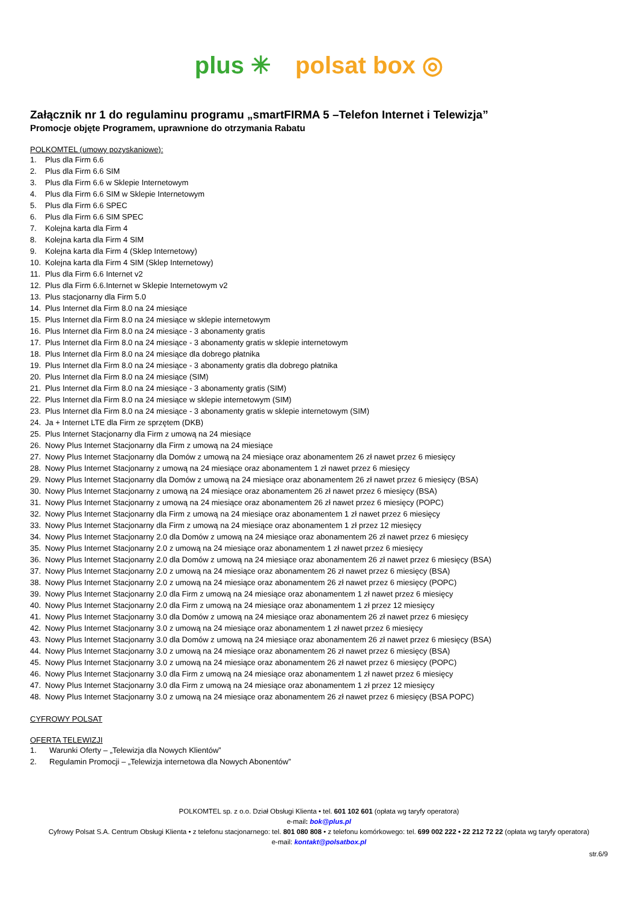plus ✳ polsat box ◎
Załącznik nr 1 do regulaminu programu „smartFIRMA 5 –Telefon Internet i Telewizja”
Promocje objęte Programem, uprawnione do otrzymania Rabatu
POLKOMTEL (umowy pozyskaniowe):
1. Plus dla Firm 6.6
2. Plus dla Firm 6.6 SIM
3. Plus dla Firm 6.6 w Sklepie Internetowym
4. Plus dla Firm 6.6 SIM w Sklepie Internetowym
5. Plus dla Firm 6.6 SPEC
6. Plus dla Firm 6.6 SIM SPEC
7. Kolejna karta dla Firm 4
8. Kolejna karta dla Firm 4 SIM
9. Kolejna karta dla Firm 4 (Sklep Internetowy)
10. Kolejna karta dla Firm 4 SIM (Sklep Internetowy)
11. Plus dla Firm 6.6 Internet v2
12. Plus dla Firm 6.6.Internet w Sklepie Internetowym v2
13. Plus stacjonarny dla Firm 5.0
14. Plus Internet dla Firm 8.0 na 24 miesiące
15. Plus Internet dla Firm 8.0 na 24 miesiące w sklepie internetowym
16. Plus Internet dla Firm 8.0 na 24 miesiące - 3 abonamenty gratis
17. Plus Internet dla Firm 8.0 na 24 miesiące - 3 abonamenty gratis w sklepie internetowym
18. Plus Internet dla Firm 8.0 na 24 miesiące dla dobrego płatnika
19. Plus Internet dla Firm 8.0 na 24 miesiące - 3 abonamenty gratis dla dobrego płatnika
20. Plus Internet dla Firm 8.0 na 24 miesiące (SIM)
21. Plus Internet dla Firm 8.0 na 24 miesiące - 3 abonamenty gratis (SIM)
22. Plus Internet dla Firm 8.0 na 24 miesiące w sklepie internetowym (SIM)
23. Plus Internet dla Firm 8.0 na 24 miesiące - 3 abonamenty gratis w sklepie internetowym (SIM)
24. Ja + Internet LTE dla Firm ze sprzętem (DKB)
25. Plus Internet Stacjonarny dla Firm z umową na 24 miesiące
26. Nowy Plus Internet Stacjonarny dla Firm z umową na 24 miesiące
27. Nowy Plus Internet Stacjonarny dla Domów z umową na 24 miesiące oraz abonamentem 26 zł nawet przez 6 miesięcy
28. Nowy Plus Internet Stacjonarny z umową na 24 miesiące oraz abonamentem 1 zł nawet przez 6 miesięcy
29. Nowy Plus Internet Stacjonarny dla Domów z umową na 24 miesiące oraz abonamentem 26 zł nawet przez 6 miesięcy (BSA)
30. Nowy Plus Internet Stacjonarny z umową na 24 miesiące oraz abonamentem 26 zł nawet przez 6 miesięcy (BSA)
31. Nowy Plus Internet Stacjonarny z umową na 24 miesiące oraz abonamentem 26 zł nawet przez 6 miesięcy (POPC)
32. Nowy Plus Internet Stacjonarny dla Firm z umową na 24 miesiące oraz abonamentem 1 zł nawet przez 6 miesięcy
33. Nowy Plus Internet Stacjonarny dla Firm z umową na 24 miesiące oraz abonamentem 1 zł przez 12 miesięcy
34. Nowy Plus Internet Stacjonarny 2.0 dla Domów z umową na 24 miesiące oraz abonamentem 26 zł nawet przez 6 miesięcy
35. Nowy Plus Internet Stacjonarny 2.0 z umową na 24 miesiące oraz abonamentem 1 zł nawet przez 6 miesięcy
36. Nowy Plus Internet Stacjonarny 2.0 dla Domów z umową na 24 miesiące oraz abonamentem 26 zł nawet przez 6 miesięcy (BSA)
37. Nowy Plus Internet Stacjonarny 2.0 z umową na 24 miesiące oraz abonamentem 26 zł nawet przez 6 miesięcy (BSA)
38. Nowy Plus Internet Stacjonarny 2.0 z umową na 24 miesiące oraz abonamentem 26 zł nawet przez 6 miesięcy (POPC)
39. Nowy Plus Internet Stacjonarny 2.0 dla Firm z umową na 24 miesiące oraz abonamentem 1 zł nawet przez 6 miesięcy
40. Nowy Plus Internet Stacjonarny 2.0 dla Firm z umową na 24 miesiące oraz abonamentem 1 zł przez 12 miesięcy
41. Nowy Plus Internet Stacjonarny 3.0 dla Domów z umową na 24 miesiące oraz abonamentem 26 zł nawet przez 6 miesięcy
42. Nowy Plus Internet Stacjonarny 3.0 z umową na 24 miesiące oraz abonamentem 1 zł nawet przez 6 miesięcy
43. Nowy Plus Internet Stacjonarny 3.0 dla Domów z umową na 24 miesiące oraz abonamentem 26 zł nawet przez 6 miesięcy (BSA)
44. Nowy Plus Internet Stacjonarny 3.0 z umową na 24 miesiące oraz abonamentem 26 zł nawet przez 6 miesięcy (BSA)
45. Nowy Plus Internet Stacjonarny 3.0 z umową na 24 miesiące oraz abonamentem 26 zł nawet przez 6 miesięcy (POPC)
46. Nowy Plus Internet Stacjonarny 3.0 dla Firm z umową na 24 miesiące oraz abonamentem 1 zł nawet przez 6 miesięcy
47. Nowy Plus Internet Stacjonarny 3.0 dla Firm z umową na 24 miesiące oraz abonamentem 1 zł przez 12 miesięcy
48. Nowy Plus Internet Stacjonarny 3.0 z umową na 24 miesiące oraz abonamentem 26 zł nawet przez 6 miesięcy (BSA POPC)
CYFROWY POLSAT
OFERTA TELEWIZJI
1. Warunki Oferty – „Telewizja dla Nowych Klientów”
2. Regulamin Promocji – „Telewizja internetowa dla Nowych Abonentów”
POLKOMTEL sp. z o.o. Dział Obsługi Klienta • tel. 601 102 601 (opłata wg taryfy operatora)
e-mail: bok@plus.pl
Cyfrowy Polsat S.A. Centrum Obsługi Klienta • z telefonu stacjonarnego: tel. 801 080 808 • z telefonu komórkowego: tel. 699 002 222 • 22 212 72 22 (opłata wg taryfy operatora)
e-mail: kontakt@polsatbox.pl
str.6/9